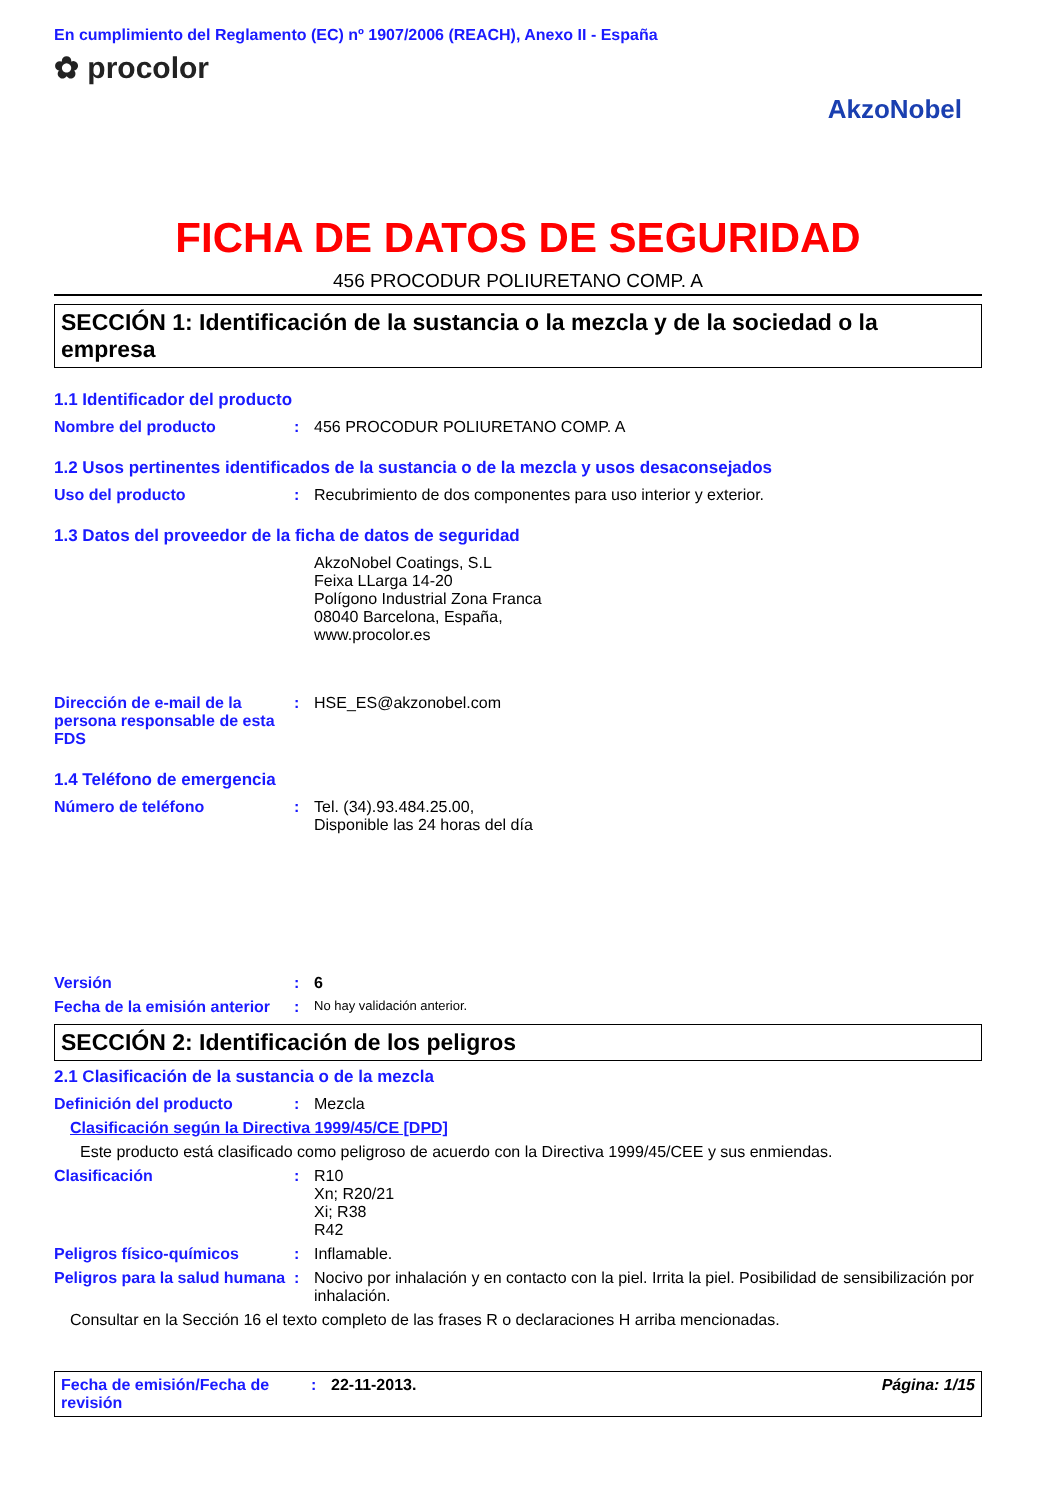En cumplimiento del Reglamento (EC) nº 1907/2006 (REACH), Anexo II - España
✿ procolor
AkzoNobel
FICHA DE DATOS DE SEGURIDAD
456 PROCODUR POLIURETANO COMP. A
SECCIÓN 1: Identificación de la sustancia o la mezcla y de la sociedad o la empresa
1.1 Identificador del producto
Nombre del producto : 456 PROCODUR POLIURETANO COMP. A
1.2 Usos pertinentes identificados de la sustancia o de la mezcla y usos desaconsejados
Uso del producto : Recubrimiento de dos componentes para uso interior y exterior.
1.3 Datos del proveedor de la ficha de datos de seguridad
AkzoNobel Coatings, S.L
Feixa LLarga 14-20
Polígono Industrial Zona Franca
08040 Barcelona, España,
www.procolor.es
Dirección de e-mail de la persona responsable de esta FDS
: HSE_ES@akzonobel.com
1.4 Teléfono de emergencia
Número de teléfono : Tel. (34).93.484.25.00,
Disponible las 24 horas del día
Versión : 6
Fecha de la emisión anterior
:
No hay validación anterior.
SECCIÓN 2: Identificación de los peligros
2.1 Clasificación de la sustancia o de la mezcla
Definición del producto : Mezcla
Clasificación según la Directiva 1999/45/CE [DPD]
Este producto está clasificado como peligroso de acuerdo con la Directiva 1999/45/CEE y sus enmiendas.
Clasificación : R10
Xn; R20/21
Xi; R38
R42
Peligros físico-químicos : Inflamable.
Peligros para la salud humana
: Nocivo por inhalación y en contacto con la piel. Irrita la piel. Posibilidad de sensibilización por inhalación.
Consultar en la Sección 16 el texto completo de las frases R o declaraciones H arriba mencionadas.
Fecha de emisión/Fecha de revisión
: 22-11-2013. Página: 1/15